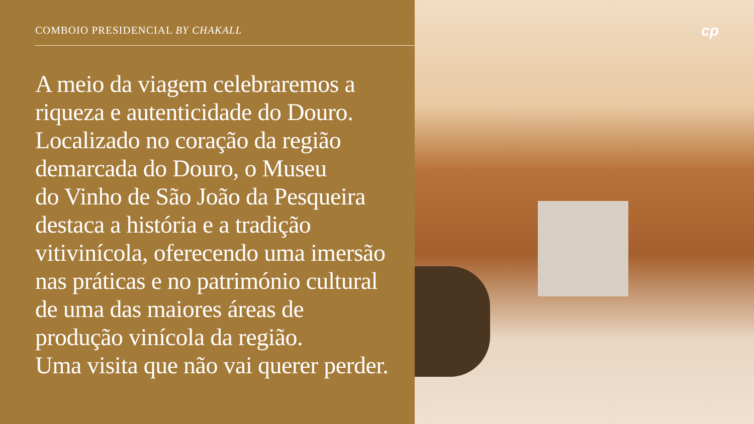COMBOIO PRESIDENCIAL BY CHAKALL
A meio da viagem celebraremos a
riqueza e autenticidade do Douro.
Localizado no coração da região
demarcada do Douro, o Museu
do Vinho de São João da Pesqueira
destaca a história e a tradição
vitivinícola, oferecendo uma imersão
nas práticas e no património cultural
de uma das maiores áreas de
produção vinícola da região.
Uma visita que não vai querer perder.
cp